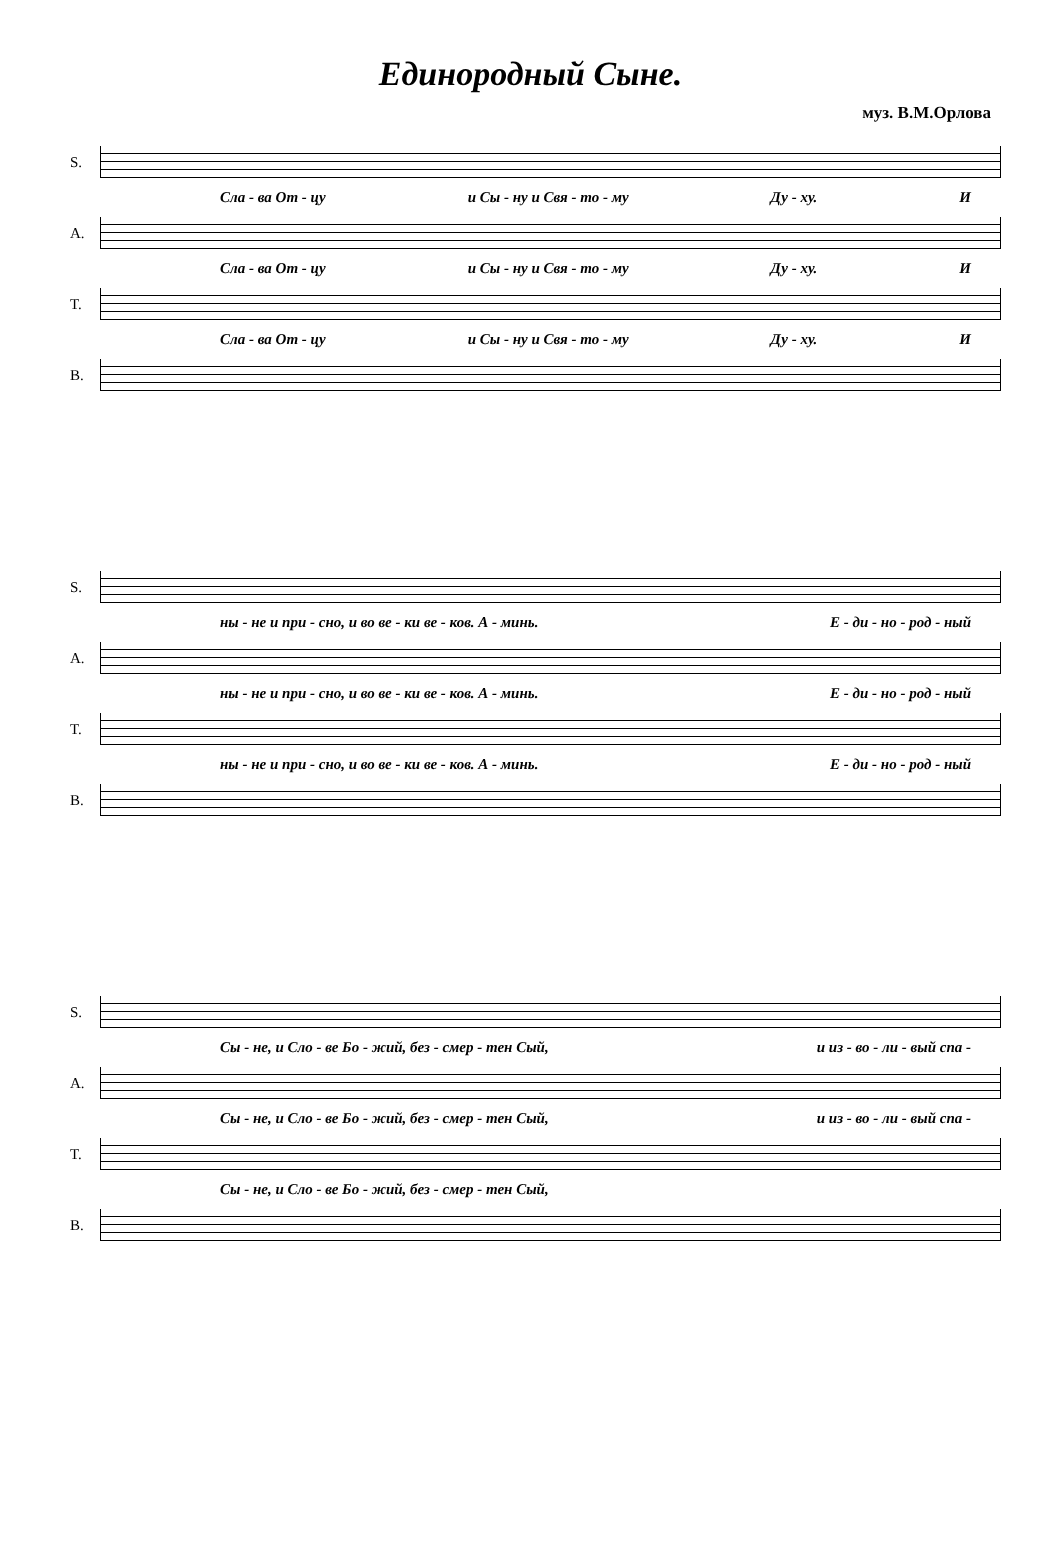Единородный Сыне.
муз. В.М.Орлова
S.
Сла - ва От - цу и Сы - ну и Свя - то - му Ду - ху. И
A.
Сла - ва От - цу и Сы - ну и Свя - то - му Ду - ху. И
T.
Сла - ва От - цу и Сы - ну и Свя - то - му Ду - ху. И
B.
S.
ны - не и при - сно, и во ве - ки ве - ков. А - минь. Е - ди - но - род - ный
A.
ны - не и при - сно, и во ве - ки ве - ков. А - минь. Е - ди - но - род - ный
T.
ны - не и при - сно, и во ве - ки ве - ков. А - минь. Е - ди - но - род - ный
B.
S.
Сы - не, и Сло - ве Бо - жий, без - смер - тен Сый, и из - во - ли - вый спа -
A.
Сы - не, и Сло - ве Бо - жий, без - смер - тен Сый, и из - во - ли - вый спа -
T.
Сы - не, и Сло - ве Бо - жий, без - смер - тен Сый,
B.